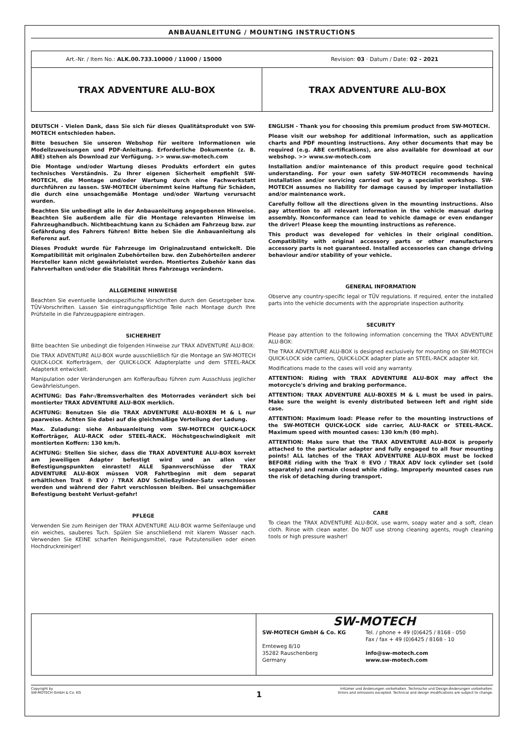ANBAUANLEITUNG / MOUNTING INSTRUCTIONS
Art.-Nr. / Item No.: ALK.00.733.10000 / 11000 / 15000 Revision: 03 · Datum / Date: 02 - 2021
TRAX ADVENTURE ALU-BOX TRAX ADVENTURE ALU-BOX
DEUTSCH - Vielen Dank, dass Sie sich für dieses Qualitätsprodukt von SW-MOTECH entschieden haben.
Bitte besuchen Sie unseren Webshop für weitere Informationen wie Modellzuweisungen und PDF-Anleitung. Erforderliche Dokumente (z. B. ABE) stehen als Download zur Verfügung. >> www.sw-motech.com
Die Montage und/oder Wartung dieses Produkts erfordert ein gutes technisches Verständnis. Zu Ihrer eigenen Sicherheit empfiehlt SW-MOTECH, die Montage und/oder Wartung durch eine Fachwerkstatt durchführen zu lassen. SW-MOTECH übernimmt keine Haftung für Schäden, die durch eine unsachgemäße Montage und/oder Wartung verursacht wurden.
Beachten Sie unbedingt alle in der Anbauanleitung angegebenen Hinweise. Beachten Sie außerdem alle für die Montage relevanten Hinweise im Fahrzeughandbuch. Nichtbeachtung kann zu Schäden am Fahrzeug bzw. zur Gefährdung des Fahrers führen! Bitte heben Sie die Anbauanleitung als Referenz auf.
Dieses Produkt wurde für Fahrzeuge im Originalzustand entwickelt. Die Kompatibilität mit originalen Zubehörteilen bzw. den Zubehörteilen anderer Hersteller kann nicht gewährleistet werden. Montiertes Zubehör kann das Fahrverhalten und/oder die Stabilität Ihres Fahrzeugs verändern.
ALLGEMEINE HINWEISE
Beachten Sie eventuelle landesspezifische Vorschriften durch den Gesetzgeber bzw. TÜV-Vorschriften. Lassen Sie eintragungspflichtige Teile nach Montage durch Ihre Prüfstelle in die Fahrzeugpapiere eintragen.
SICHERHEIT
Bitte beachten Sie unbedingt die folgenden Hinweise zur TRAX ADVENTURE ALU-BOX:
Die TRAX ADVENTURE ALU-BOX wurde ausschließlich für die Montage an SW-MOTECH QUICK-LOCK Kofferträgern, der QUICK-LOCK Adapterplatte und dem STEEL-RACK Adapterkit entwickelt.
Manipulation oder Veränderungen am Kofferaufbau führen zum Ausschluss jeglicher Gewährleistungen.
ACHTUNG: Das Fahr-/Bremsverhalten des Motorrades verändert sich bei montierter TRAX ADVENTURE ALU-BOX merklich.
ACHTUNG: Benutzen Sie die TRAX ADVENTURE ALU-BOXEN M & L nur paarweise. Achten Sie dabei auf die gleichmäßige Verteilung der Ladung.
Max. Zuladung: siehe Anbauanleitung vom SW-MOTECH QUICK-LOCK Kofferträger, ALU-RACK oder STEEL-RACK. Höchstgeschwindigkeit mit montierten Koffern: 130 km/h.
ACHTUNG: Stellen Sie sicher, dass die TRAX ADVENTURE ALU-BOX korrekt am jeweiligen Adapter befestigt wird und an allen vier Befestigungspunkten einrastet! ALLE Spannverschlüsse der TRAX ADVENTURE ALU-BOX müssen VOR Fahrtbeginn mit dem separat erhältlichen TraX ® EVO / TRAX ADV Schließzylinder-Satz verschlossen werden und während der Fahrt verschlossen bleiben. Bei unsachgemäßer Befestigung besteht Verlust-gefahr!
PFLEGE
Verwenden Sie zum Reinigen der TRAX ADVENTURE ALU-BOX warme Seifenlauge und ein weiches, sauberes Tuch. Spülen Sie anschließend mit klarem Wasser nach. Verwenden Sie KEINE scharfen Reinigungsmittel, raue Putzutensilien oder einen Hochdruckreiniger!
ENGLISH - Thank you for choosing this premium product from SW-MOTECH.
Please visit our webshop for additional information, such as application charts and PDF mounting instructions. Any other documents that may be required (e.g. ABE certifications), are also available for download at our webshop. >> www.sw-motech.com
Installation and/or maintenance of this product require good technical understanding. For your own safety SW-MOTECH recommends having installation and/or servicing carried out by a specialist workshop. SW-MOTECH assumes no liability for damage caused by improper installation and/or maintenance work.
Carefully follow all the directions given in the mounting instructions. Also pay attention to all relevant information in the vehicle manual during assembly. Nonconformance can lead to vehicle damage or even endanger the driver! Please keep the mounting instructions as reference.
This product was developed for vehicles in their original condition. Compatibility with original accessory parts or other manufacturers accessory parts is not guaranteed. Installed accessories can change driving behaviour and/or stability of your vehicle.
GENERAL INFORMATION
Observe any country-specific legal or TÜV regulations. If required, enter the installed parts into the vehicle documents with the appropriate inspection authority.
SECURITY
Please pay attention to the following information concerning the TRAX ADVENTURE ALU-BOX:
The TRAX ADVENTURE ALU-BOX is designed exclusively for mounting on SW-MOTECH QUICK-LOCK side carriers, QUICK-LOCK adapter plate an STEEL-RACK adapter kit.
Modifications made to the cases will void any warranty.
ATTENTION: Riding with TRAX ADVENTURE ALU-BOX may affect the motorcycle's driving and braking performance.
ATTENTION: TRAX ADVENTURE ALU-BOXES M & L must be used in pairs. Make sure the weight is evenly distributed between left and right side case.
ATTENTION: Maximum load: Please refer to the mounting instructions of the SW-MOTECH QUICK-LOCK side carrier, ALU-RACK or STEEL-RACK. Maximum speed with mounted cases: 130 km/h (80 mph).
ATTENTION: Make sure that the TRAX ADVENTURE ALU-BOX is properly attached to the particular adapter and fully engaged to all four mounting points! ALL latches of the TRAX ADVENTURE ALU-BOX must be locked BEFORE riding with the TraX ® EVO / TRAX ADV lock cylinder set (sold separately) and remain closed while riding. Improperly mounted cases run the risk of detaching during transport.
CARE
To clean the TRAX ADVENTURE ALU-BOX, use warm, soapy water and a soft, clean cloth. Rinse with clean water. Do NOT use strong cleaning agents, rough cleaning tools or high pressure washer!
SW-MOTECH
SW-MOTECH GmbH & Co. KG
Ernteweg 8/10
35282 Rauschenberg
Germany
Tel. / phone + 49 (0)6425 / 8168 - 050
Fax / fax + 49 (0)6425 / 8168 - 10
info@sw-motech.com
www.sw-motech.com
Copyright by
SW-MOTECH GmbH & Co. KG
Irrtümer und Änderungen vorbehalten. Technische und Design-Änderungen vorbehalten.
Errors and omissions excepted. Technical and design modifications are subject to change.
1